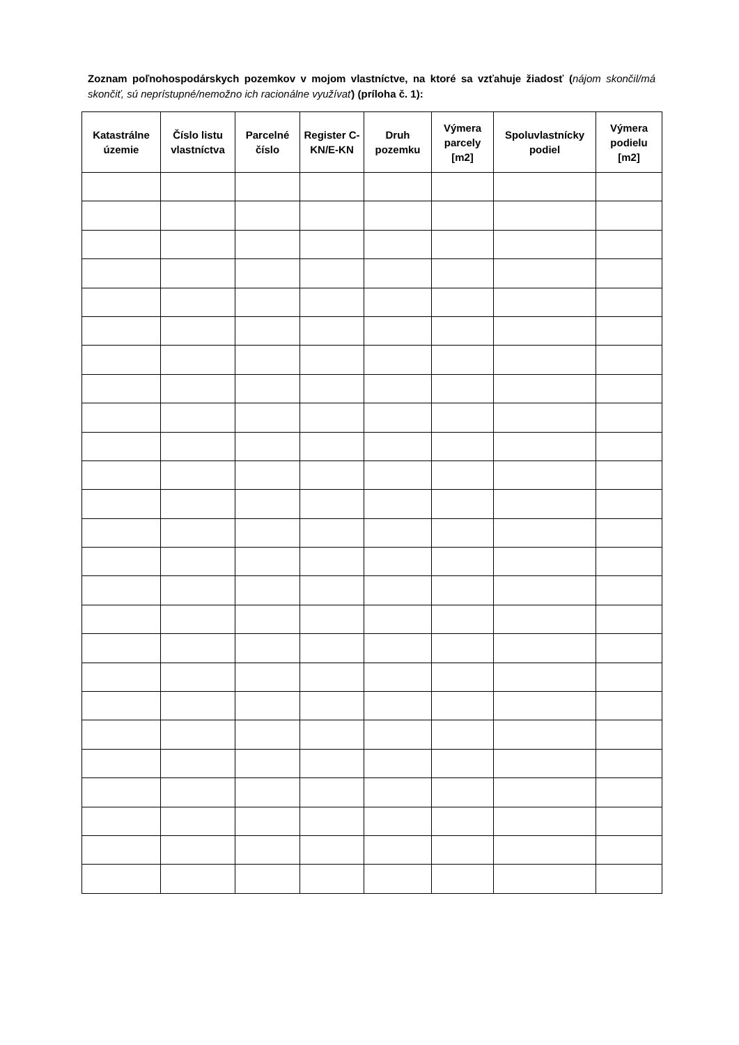Zoznam poľnohospodárskych pozemkov v mojom vlastníctve, na ktoré sa vzťahuje žiadosť (nájom skončil/má skončiť, sú neprístupné/nemožno ich racionálne využívať) (príloha č. 1):
| Katastrálne územie | Číslo listu vlastníctva | Parcelné číslo | Register C-KN/E-KN | Druh pozemku | Výmera parcely [m2] | Spoluvlastnícky podiel | Výmera podielu [m2] |
| --- | --- | --- | --- | --- | --- | --- | --- |